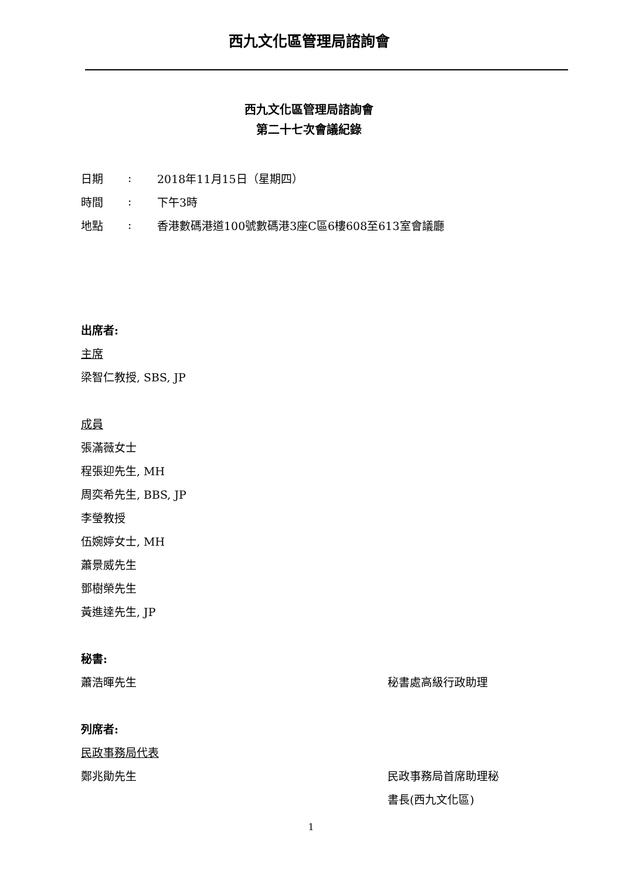西九文化區管理局諮詢會
西九文化區管理局諮詢會
第二十七次會議紀錄
日期: 2018年11月15日（星期四）
時間: 下午3時
地點: 香港數碼港道100號數碼港3座C區6樓608至613室會議廳
出席者:
主席
梁智仁教授, SBS, JP
成員
張滿薇女士
程張迎先生, MH
周奕希先生, BBS, JP
李瑩教授
伍婉婷女士, MH
蕭景威先生
鄧樹榮先生
黃進達先生, JP
秘書:
蕭浩暉先生 秘書處高級行政助理
列席者:
民政事務局代表
鄭兆勛先生
民政事務局首席助理秘
書長(西九文化區)
1